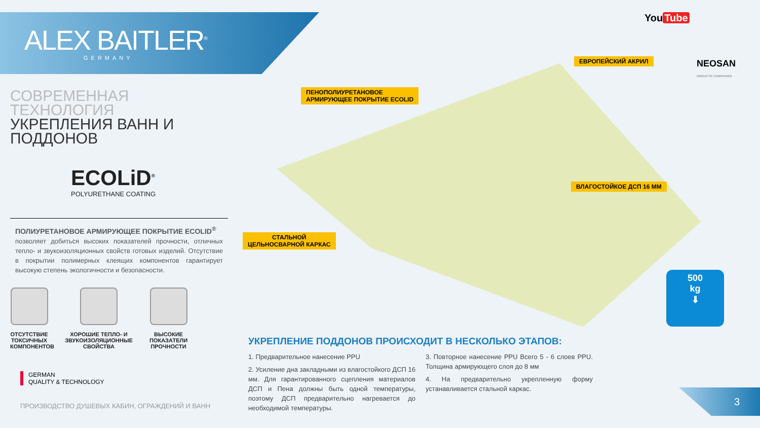ALEX BAITLER<sup>®</sup>
GERMANY
You Tube
NEOSAN
GROUP OF COMPANIES
ЕВРОПЕЙСКИЙ АКРИЛ
ПЕНОПОЛИУРЕТАНОВОЕ
АРМИРУЮЩЕЕ ПОКРЫТИЕ ECOLID
ВЛАГОСТОЙКОЕ ДСП 16 ММ
СТАЛЬНОЙ
ЦЕЛЬНОСВАРНОЙ КАРКАС
500
kg
⬇
СОВРЕМЕННАЯ ТЕХНОЛОГИЯ
УКРЕПЛЕНИЯ ВАНН И ПОДДОНОВ
ECOLiD<sup>®</sup>
POLYURETHANE COATING
ПОЛИУРЕТАНОВОЕ АРМИРУЮЩЕЕ ПОКРЫТИЕ ECOLID<sup>®</sup>
позволяет добиться высоких показателей прочности, отличных тепло- и звукоизоляционных свойств готовых изделий. Отсутствие в покрытии полимерных клеящих компонентов гарантирует высокую степень экологичности и безопасности.
ОТСУТСТВИЕ ТОКСИЧНЫХ КОМПОНЕНТОВ
ХОРОШИЕ ТЕПЛО- И ЗВУКОИЗОЛЯЦИОННЫЕ СВОЙСТВА
ВЫСОКИЕ ПОКАЗАТЕЛИ ПРОЧНОСТИ
GERMAN
QUALITY & TECHNOLOGY
ПРОИЗВОДСТВО ДУШЕВЫХ КАБИН, ОГРАЖДЕНИЙ И ВАНН
УКРЕПЛЕНИЕ ПОДДОНОВ ПРОИСХОДИТ В НЕСКОЛЬКО ЭТАПОВ:
1. Предварительное нанесение PPU
2. Усиление дна закладными из влагостойкого ДСП 16 мм. Для гарантированного сцепления материалов ДСП и Пена должны быть одной температуры, поэтому ДСП предварительно нагревается до необходимой температуры.
3. Повторное нанесение PPU Всего 5 - 6 слоев PPU. Толщина армирующего слоя до 8 мм
4. На предварительно укрепленную форму устанавливается стальной каркас.
3